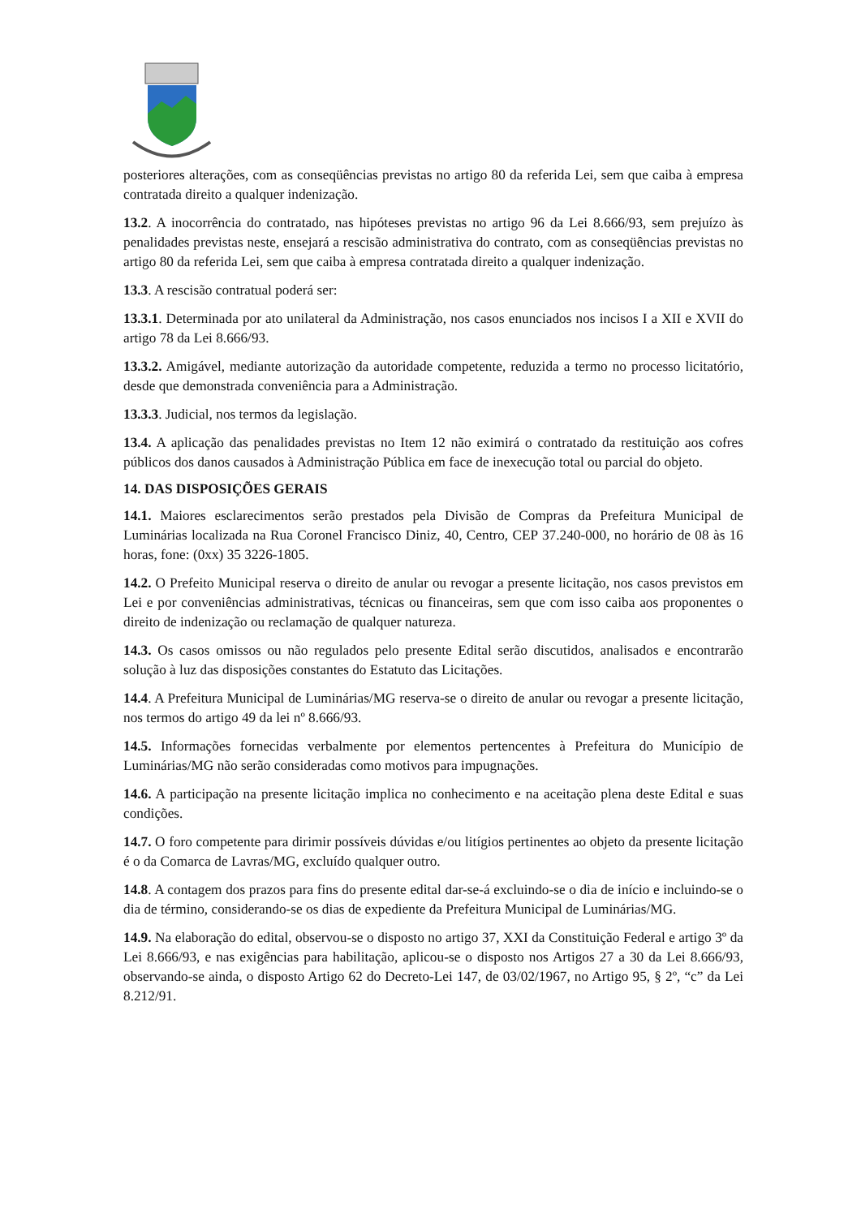posteriores alterações, com as conseqüências previstas no artigo 80 da referida Lei, sem que caiba à empresa contratada direito a qualquer indenização.
13.2. A inocorrência do contratado, nas hipóteses previstas no artigo 96 da Lei 8.666/93, sem prejuízo às penalidades previstas neste, ensejará a rescisão administrativa do contrato, com as conseqüências previstas no artigo 80 da referida Lei, sem que caiba à empresa contratada direito a qualquer indenização.
13.3. A rescisão contratual poderá ser:
13.3.1. Determinada por ato unilateral da Administração, nos casos enunciados nos incisos I a XII e XVII do artigo 78 da Lei 8.666/93.
13.3.2. Amigável, mediante autorização da autoridade competente, reduzida a termo no processo licitatório, desde que demonstrada conveniência para a Administração.
13.3.3. Judicial, nos termos da legislação.
13.4. A aplicação das penalidades previstas no Item 12 não eximirá o contratado da restituição aos cofres públicos dos danos causados à Administração Pública em face de inexecução total ou parcial do objeto.
14. DAS DISPOSIÇÕES GERAIS
14.1. Maiores esclarecimentos serão prestados pela Divisão de Compras da Prefeitura Municipal de Luminárias localizada na Rua Coronel Francisco Diniz, 40, Centro, CEP 37.240-000, no horário de 08 às 16 horas, fone: (0xx) 35 3226-1805.
14.2. O Prefeito Municipal reserva o direito de anular ou revogar a presente licitação, nos casos previstos em Lei e por conveniências administrativas, técnicas ou financeiras, sem que com isso caiba aos proponentes o direito de indenização ou reclamação de qualquer natureza.
14.3. Os casos omissos ou não regulados pelo presente Edital serão discutidos, analisados e encontrarão solução à luz das disposições constantes do Estatuto das Licitações.
14.4. A Prefeitura Municipal de Luminárias/MG reserva-se o direito de anular ou revogar a presente licitação, nos termos do artigo 49 da lei nº 8.666/93.
14.5. Informações fornecidas verbalmente por elementos pertencentes à Prefeitura do Município de Luminárias/MG não serão consideradas como motivos para impugnações.
14.6. A participação na presente licitação implica no conhecimento e na aceitação plena deste Edital e suas condições.
14.7. O foro competente para dirimir possíveis dúvidas e/ou litígios pertinentes ao objeto da presente licitação é o da Comarca de Lavras/MG, excluído qualquer outro.
14.8. A contagem dos prazos para fins do presente edital dar-se-á excluindo-se o dia de início e incluindo-se o dia de término, considerando-se os dias de expediente da Prefeitura Municipal de Luminárias/MG.
14.9. Na elaboração do edital, observou-se o disposto no artigo 37, XXI da Constituição Federal e artigo 3º da Lei 8.666/93, e nas exigências para habilitação, aplicou-se o disposto nos Artigos 27 a 30 da Lei 8.666/93, observando-se ainda, o disposto Artigo 62 do Decreto-Lei 147, de 03/02/1967, no Artigo 95, § 2º, “c” da Lei 8.212/91.